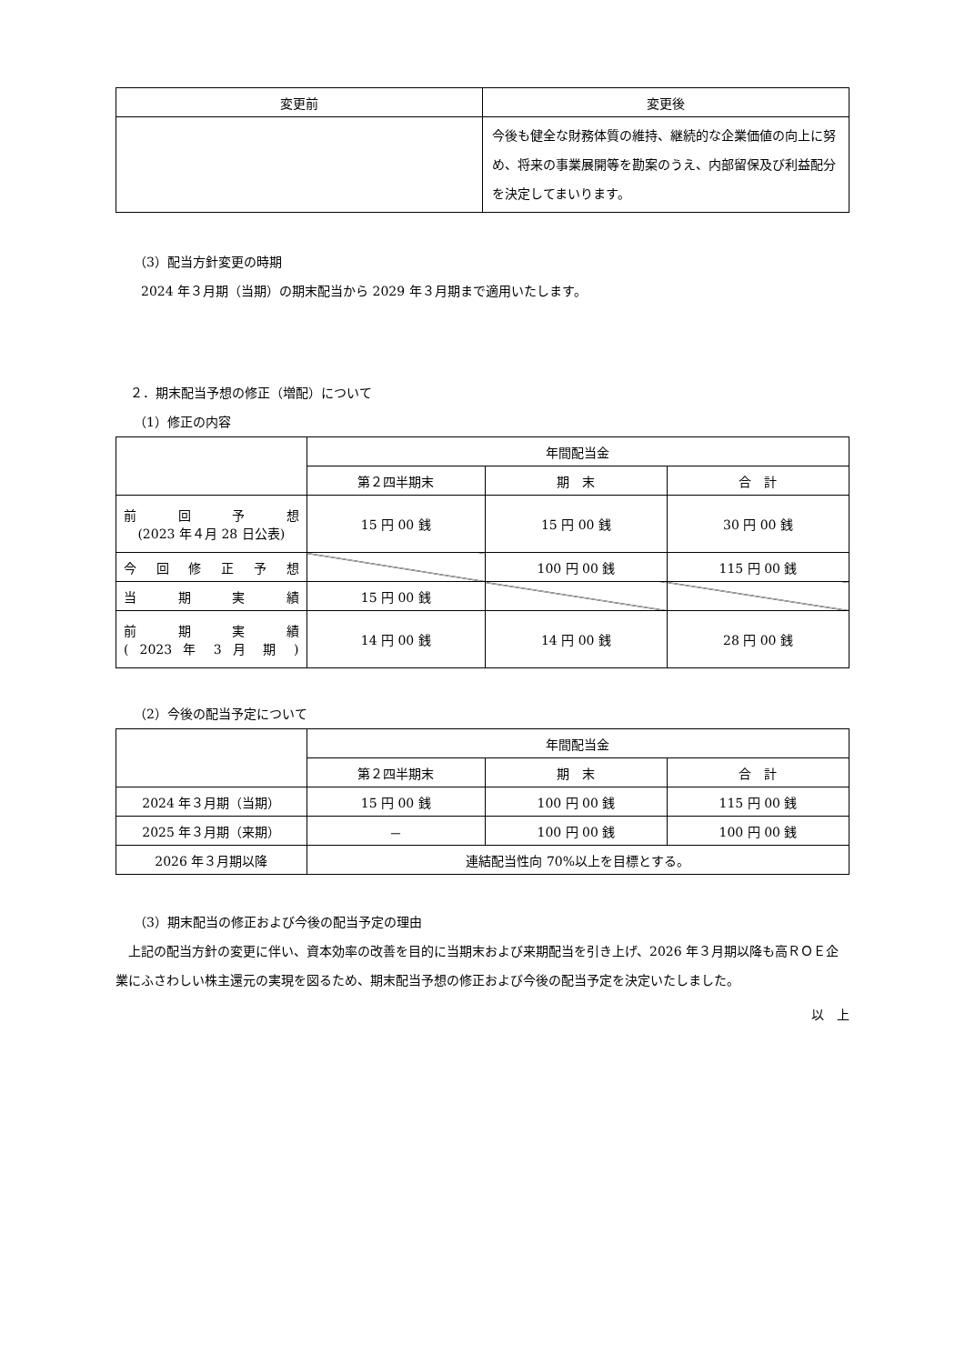| 変更前 | 変更後 |
| --- | --- |
| | 今後も健全な財務体質の維持、継続的な企業価値の向上に努め、将来の事業展開等を勘案のうえ、内部留保及び利益配分を決定してまいります。 |
（3）配当方針変更の時期
2024 年３月期（当期）の期末配当から 2029 年３月期まで適用いたします。
２．期末配当予想の修正（増配）について
（1）修正の内容
| | 年間配当金 | | |
| | 第２四半期末 | 期 末 | 合 計 |
| 前 回 予 想 (2023 年４月 28 日公表) | 15 円 00 銭 | 15 円 00 銭 | 30 円 00 銭 |
| 今 回 修 正 予 想 | | 100 円 00 銭 | 115 円 00 銭 |
| 当 期 実 績 | 15 円 00 銭 | | |
| 前 期 実 績 ( 2023 年 3 月 期 ) | 14 円 00 銭 | 14 円 00 銭 | 28 円 00 銭 |
（2）今後の配当予定について
| | 年間配当金 | | |
| | 第２四半期末 | 期 末 | 合 計 |
| 2024 年３月期（当期） | 15 円 00 銭 | 100 円 00 銭 | 115 円 00 銭 |
| 2025 年３月期（来期） | － | 100 円 00 銭 | 100 円 00 銭 |
| 2026 年３月期以降 | 連結配当性向 70%以上を目標とする。 | | |
（3）期末配当の修正および今後の配当予定の理由
上記の配当方針の変更に伴い、資本効率の改善を目的に当期末および来期配当を引き上げ、2026 年３月期以降も高ＲＯＥ企業にふさわしい株主還元の実現を図るため、期末配当予想の修正および今後の配当予定を決定いたしました。
以　上